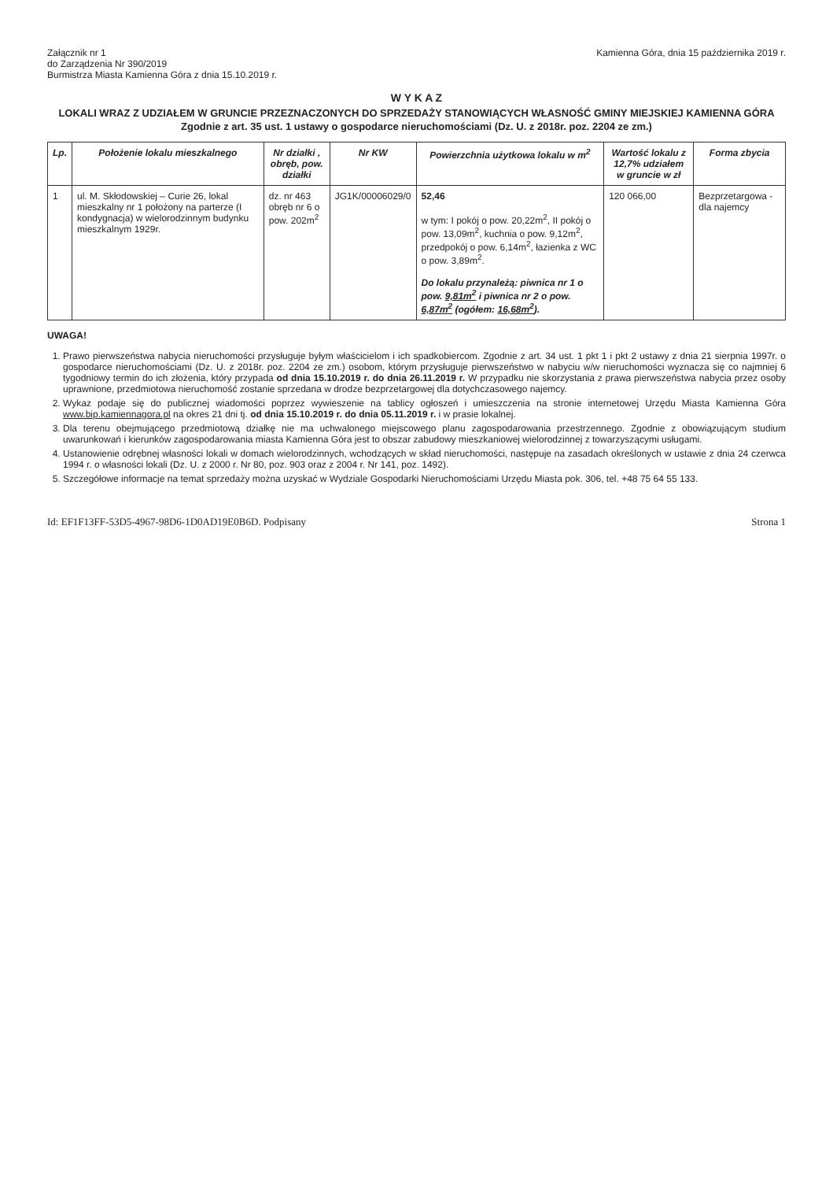Załącznik nr 1
do Zarządzenia Nr 390/2019
Burmistrza Miasta Kamienna Góra z dnia 15.10.2019 r.
Kamienna Góra, dnia 15 października 2019 r.
W Y K A Z
LOKALI WRAZ Z UDZIAŁEM W GRUNCIE PRZEZNACZONYCH DO SPRZEDAŻY STANOWIĄCYCH WŁASNOŚĆ GMINY MIEJSKIEJ KAMIENNA GÓRA
Zgodnie z art. 35 ust. 1 ustawy o gospodarce nieruchomościami (Dz. U. z 2018r. poz. 2204 ze zm.)
| Lp. | Położenie lokalu mieszkalnego | Nr działki , obręb, pow. działki | Nr KW | Powierzchnia użytkowa lokalu w m<sup>2</sup> | Wartość lokalu z 12,7% udziałem w gruncie w zł | Forma zbycia |
| --- | --- | --- | --- | --- | --- | --- |
| 1 | ul. M. Skłodowskiej – Curie 26, lokal mieszkalny nr 1 położony na parterze (I kondygnacja) w wielorodzinnym budynku mieszkalnym 1929r. | dz. nr 463 obręb nr 6 o pow. 202m<sup>2</sup> | JG1K/00006029/0 | 52,46 w tym: I pokój o pow. 20,22m<sup>2</sup>, II pokój o pow. 13,09m<sup>2</sup>, kuchnia o pow. 9,12m<sup>2</sup>, przedpokój o pow. 6,14m<sup>2</sup>, łazienka z WC o pow. 3,89m<sup>2</sup>. Do lokalu przynależą: piwnica nr 1 o pow. 9,81m<sup>2</sup> i piwnica nr 2 o pow. 6,87m<sup>2</sup> (ogółem: 16,68m<sup>2</sup> ). | 120 066,00 | Bezprzetargowa - dla najemcy |
UWAGA!
1. Prawo pierwszeństwa nabycia nieruchomości przysługuje byłym właścicielom i ich spadkobiercom. Zgodnie z art. 34 ust. 1 pkt 1 i pkt 2 ustawy z dnia 21 sierpnia 1997r. o gospodarce nieruchomościami (Dz. U. z 2018r. poz. 2204 ze zm.) osobom, którym przysługuje pierwszeństwo w nabyciu w/w nieruchomości wyznacza się co najmniej 6 tygodniowy termin do ich złożenia, który przypada od dnia 15.10.2019 r. do dnia 26.11.2019 r. W przypadku nie skorzystania z prawa pierwszeństwa nabycia przez osoby uprawnione, przedmiotowa nieruchomość zostanie sprzedana w drodze bezprzetargowej dla dotychczasowego najemcy.
2. Wykaz podaje się do publicznej wiadomości poprzez wywieszenie na tablicy ogłoszeń i umieszczenia na stronie internetowej Urzędu Miasta Kamienna Góra www.bip.kamiennagora.pl na okres 21 dni tj. od dnia 15.10.2019 r. do dnia 05.11.2019 r. i w prasie lokalnej.
3. Dla terenu obejmującego przedmiotową działkę nie ma uchwalonego miejscowego planu zagospodarowania przestrzennego. Zgodnie z obowiązującym studium uwarunkowań i kierunków zagospodarowania miasta Kamienna Góra jest to obszar zabudowy mieszkaniowej wielorodzinnej z towarzyszącymi usługami.
4. Ustanowienie odrębnej własności lokali w domach wielorodzinnych, wchodzących w skład nieruchomości, następuje na zasadach określonych w ustawie z dnia 24 czerwca 1994 r. o własności lokali (Dz. U. z 2000 r. Nr 80, poz. 903 oraz z 2004 r. Nr 141, poz. 1492).
5. Szczegółowe informacje na temat sprzedaży można uzyskać w Wydziale Gospodarki Nieruchomościami Urzędu Miasta pok. 306, tel. +48 75 64 55 133.
Id: EF1F13FF-53D5-4967-98D6-1D0AD19E0B6D. Podpisany Strona 1